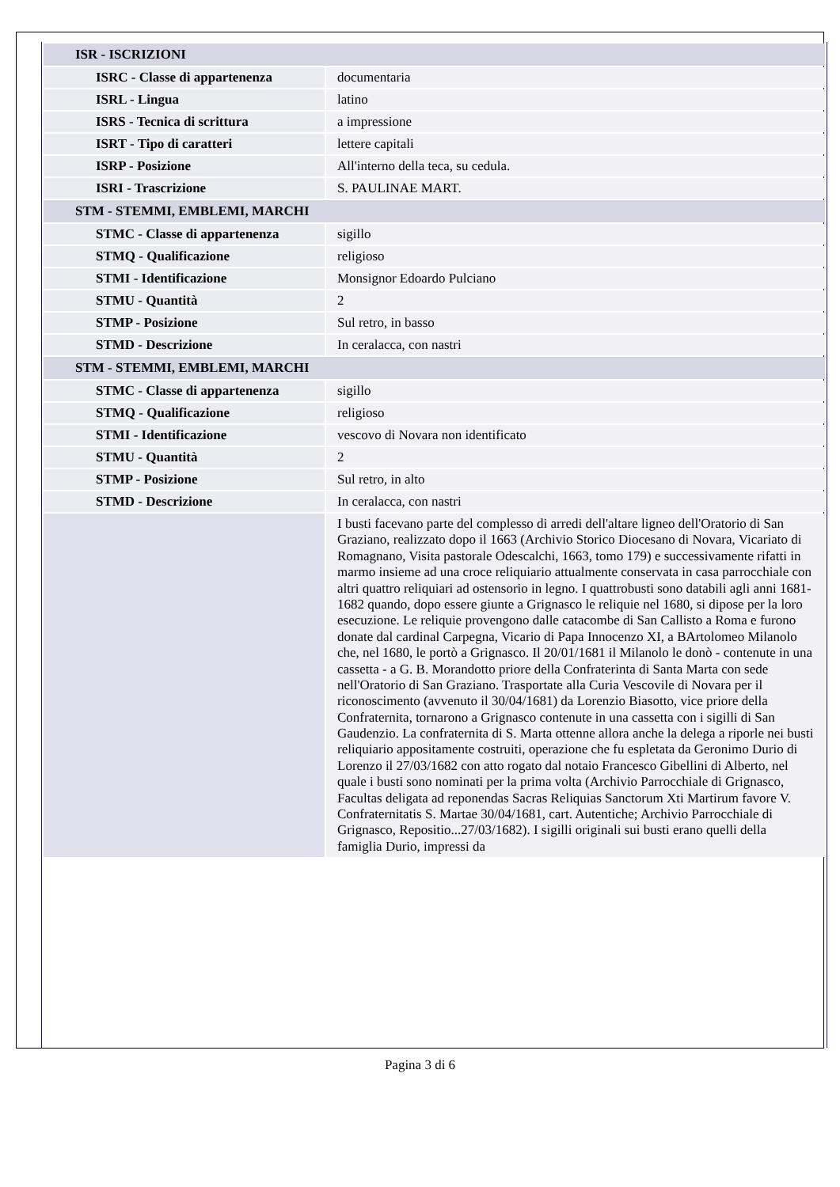| ISR - ISCRIZIONI | |
| ISRC - Classe di appartenenza | documentaria |
| ISRL - Lingua | latino |
| ISRS - Tecnica di scrittura | a impressione |
| ISRT - Tipo di caratteri | lettere capitali |
| ISRP - Posizione | All'interno della teca, su cedula. |
| ISRI - Trascrizione | S. PAULINAE MART. |
| STM - STEMMI, EMBLEMI, MARCHI | |
| STMC - Classe di appartenenza | sigillo |
| STMQ - Qualificazione | religioso |
| STMI - Identificazione | Monsignor Edoardo Pulciano |
| STMU - Quantità | 2 |
| STMP - Posizione | Sul retro, in basso |
| STMD - Descrizione | In ceralacca, con nastri |
| STM - STEMMI, EMBLEMI, MARCHI | |
| STMC - Classe di appartenenza | sigillo |
| STMQ - Qualificazione | religioso |
| STMI - Identificazione | vescovo di Novara non identificato |
| STMU - Quantità | 2 |
| STMP - Posizione | Sul retro, in alto |
| STMD - Descrizione | In ceralacca, con nastri |
| | I busti facevano parte del complesso di arredi dell'altare ligneo dell'Oratorio di San Graziano, realizzato dopo il 1663 (Archivio Storico Diocesano di Novara, Vicariato di Romagnano, Visita pastorale Odescalchi, 1663, tomo 179) e successivamente rifatti in marmo insieme ad una croce reliquiario attualmente conservata in casa parrocchiale con altri quattro reliquiari ad ostensorio in legno. I quattrobusti sono databili agli anni 1681-1682 quando, dopo essere giunte a Grignasco le reliquie nel 1680, si dipose per la loro esecuzione. Le reliquie provengono dalle catacombe di San Callisto a Roma e furono donate dal cardinal Carpegna, Vicario di Papa Innocenzo XI, a BArtolomeo Milanolo che, nel 1680, le portò a Grignasco. Il 20/01/1681 il Milanolo le donò - contenute in una cassetta - a G. B. Morandotto priore della Confraterinta di Santa Marta con sede nell'Oratorio di San Graziano. Trasportate alla Curia Vescovile di Novara per il riconoscimento (avvenuto il 30/04/1681) da Lorenzio Biasotto, vice priore della Confraternita, tornarono a Grignasco contenute in una cassetta con i sigilli di San Gaudenzio. La confraternita di S. Marta ottenne allora anche la delega a riporle nei busti reliquiario appositamente costruiti, operazione che fu espletata da Geronimo Durio di Lorenzo il 27/03/1682 con atto rogato dal notaio Francesco Gibellini di Alberto, nel quale i busti sono nominati per la prima volta (Archivio Parrocchiale di Grignasco, Facultas deligata ad reponendas Sacras Reliquias Sanctorum Xti Martirum favore V. Confraternitatis S. Martae 30/04/1681, cart. Autentiche; Archivio Parrocchiale di Grignasco, Repositio...27/03/1682). I sigilli originali sui busti erano quelli della famiglia Durio, impressi da |
Pagina 3 di 6